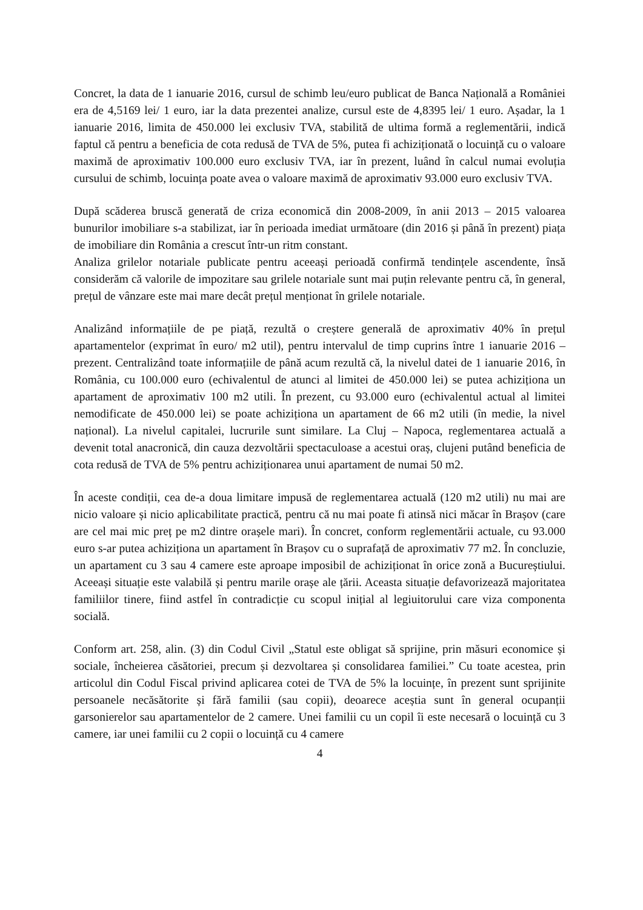Concret, la data de 1 ianuarie 2016, cursul de schimb leu/euro publicat de Banca Națională a României era de 4,5169 lei/ 1 euro, iar la data prezentei analize, cursul este de 4,8395 lei/ 1 euro. Așadar, la 1 ianuarie 2016, limita de 450.000 lei exclusiv TVA, stabilită de ultima formă a reglementării, indică faptul că pentru a beneficia de cota redusă de TVA de 5%, putea fi achiziționată o locuință cu o valoare maximă de aproximativ 100.000 euro exclusiv TVA, iar în prezent, luând în calcul numai evoluția cursului de schimb, locuința poate avea o valoare maximă de aproximativ 93.000 euro exclusiv TVA.
După scăderea bruscă generată de criza economică din 2008-2009, în anii 2013 – 2015 valoarea bunurilor imobiliare s-a stabilizat, iar în perioada imediat următoare (din 2016 și până în prezent) piața de imobiliare din România a crescut într-un ritm constant.
Analiza grilelor notariale publicate pentru aceeași perioadă confirmă tendințele ascendente, însă considerăm că valorile de impozitare sau grilele notariale sunt mai puțin relevante pentru că, în general, prețul de vânzare este mai mare decât prețul menționat în grilele notariale.
Analizând informațiile de pe piață, rezultă o creștere generală de aproximativ 40% în prețul apartamentelor (exprimat în euro/ m2 util), pentru intervalul de timp cuprins între 1 ianuarie 2016 – prezent. Centralizând toate informațiile de până acum rezultă că, la nivelul datei de 1 ianuarie 2016, în România, cu 100.000 euro (echivalentul de atunci al limitei de 450.000 lei) se putea achiziționa un apartament de aproximativ 100 m2 utili. În prezent, cu 93.000 euro (echivalentul actual al limitei nemodificate de 450.000 lei) se poate achiziționa un apartament de 66 m2 utili (în medie, la nivel național). La nivelul capitalei, lucrurile sunt similare. La Cluj – Napoca, reglementarea actuală a devenit total anacronică, din cauza dezvoltării spectaculoase a acestui oraș, clujeni putând beneficia de cota redusă de TVA de 5% pentru achiziționarea unui apartament de numai 50 m2.
În aceste condiții, cea de-a doua limitare impusă de reglementarea actuală (120 m2 utili) nu mai are nicio valoare și nicio aplicabilitate practică, pentru că nu mai poate fi atinsă nici măcar în Brașov (care are cel mai mic preț pe m2 dintre orașele mari). În concret, conform reglementării actuale, cu 93.000 euro s-ar putea achiziționa un apartament în Brașov cu o suprafață de aproximativ 77 m2. În concluzie, un apartament cu 3 sau 4 camere este aproape imposibil de achiziționat în orice zonă a Bucureștiului. Aceeași situație este valabilă și pentru marile orașe ale țării. Aceasta situație defavorizează majoritatea familiilor tinere, fiind astfel în contradicție cu scopul inițial al legiuitorului care viza componenta socială.
Conform art. 258, alin. (3) din Codul Civil „Statul este obligat să sprijine, prin măsuri economice și sociale, încheierea căsătoriei, precum și dezvoltarea și consolidarea familiei.” Cu toate acestea, prin articolul din Codul Fiscal privind aplicarea cotei de TVA de 5% la locuințe, în prezent sunt sprijinite persoanele necăsătorite și fără familii (sau copii), deoarece aceștia sunt în general ocupanții garsonierelor sau apartamentelor de 2 camere. Unei familii cu un copil îi este necesară o locuință cu 3 camere, iar unei familii cu 2 copii o locuință cu 4 camere
4